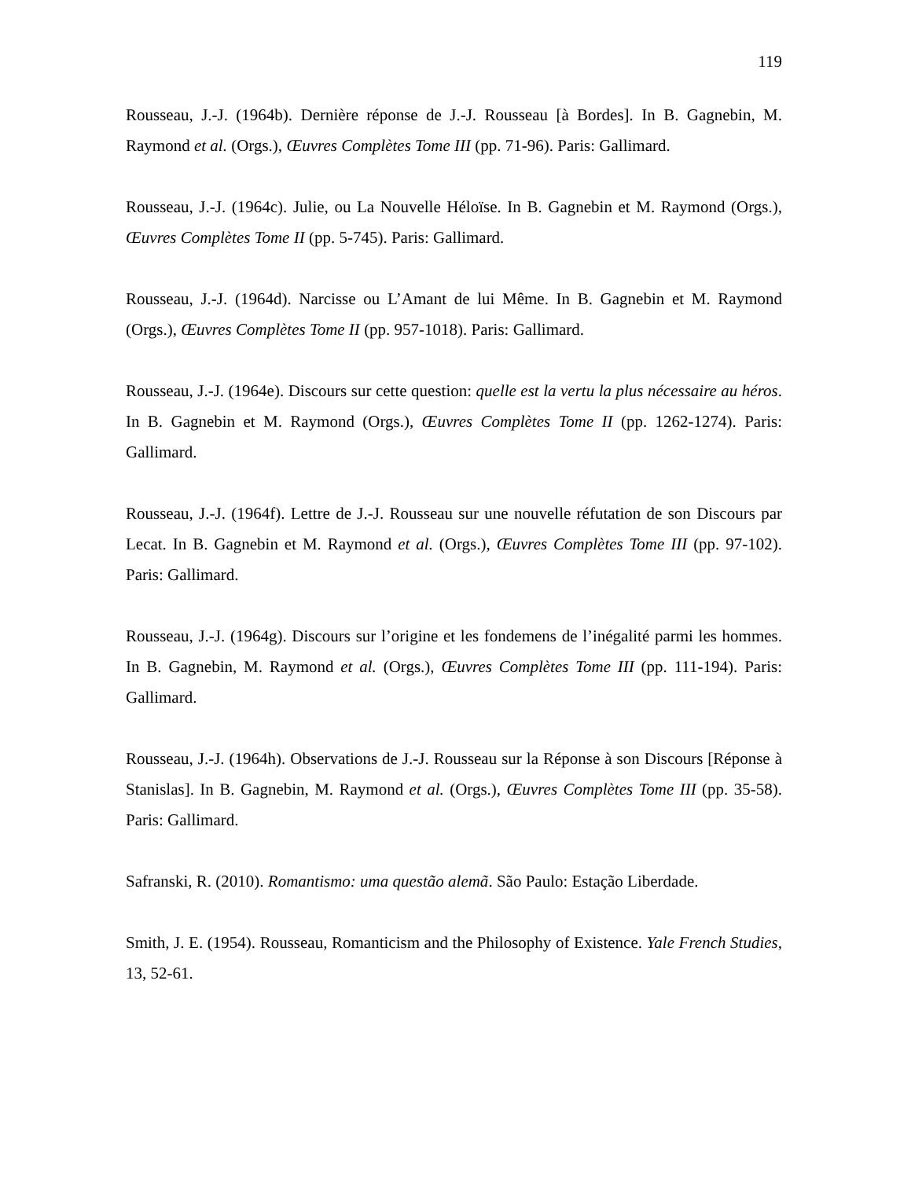119
Rousseau, J.-J. (1964b). Dernière réponse de J.-J. Rousseau [à Bordes]. In B. Gagnebin, M. Raymond et al. (Orgs.), Œuvres Complètes Tome III (pp. 71-96). Paris: Gallimard.
Rousseau, J.-J. (1964c). Julie, ou La Nouvelle Héloïse. In B. Gagnebin et M. Raymond (Orgs.), Œuvres Complètes Tome II (pp. 5-745). Paris: Gallimard.
Rousseau, J.-J. (1964d). Narcisse ou L’Amant de lui Même. In B. Gagnebin et M. Raymond (Orgs.), Œuvres Complètes Tome II (pp. 957-1018). Paris: Gallimard.
Rousseau, J.-J. (1964e). Discours sur cette question: quelle est la vertu la plus nécessaire au héros. In B. Gagnebin et M. Raymond (Orgs.), Œuvres Complètes Tome II (pp. 1262-1274). Paris: Gallimard.
Rousseau, J.-J. (1964f). Lettre de J.-J. Rousseau sur une nouvelle réfutation de son Discours par Lecat. In B. Gagnebin et M. Raymond et al. (Orgs.), Œuvres Complètes Tome III (pp. 97-102). Paris: Gallimard.
Rousseau, J.-J. (1964g). Discours sur l’origine et les fondemens de l’inégalité parmi les hommes. In B. Gagnebin, M. Raymond et al. (Orgs.), Œuvres Complètes Tome III (pp. 111-194). Paris: Gallimard.
Rousseau, J.-J. (1964h). Observations de J.-J. Rousseau sur la Réponse à son Discours [Réponse à Stanislas]. In B. Gagnebin, M. Raymond et al. (Orgs.), Œuvres Complètes Tome III (pp. 35-58). Paris: Gallimard.
Safranski, R. (2010). Romantismo: uma questão alemã. São Paulo: Estação Liberdade.
Smith, J. E. (1954). Rousseau, Romanticism and the Philosophy of Existence. Yale French Studies, 13, 52-61.